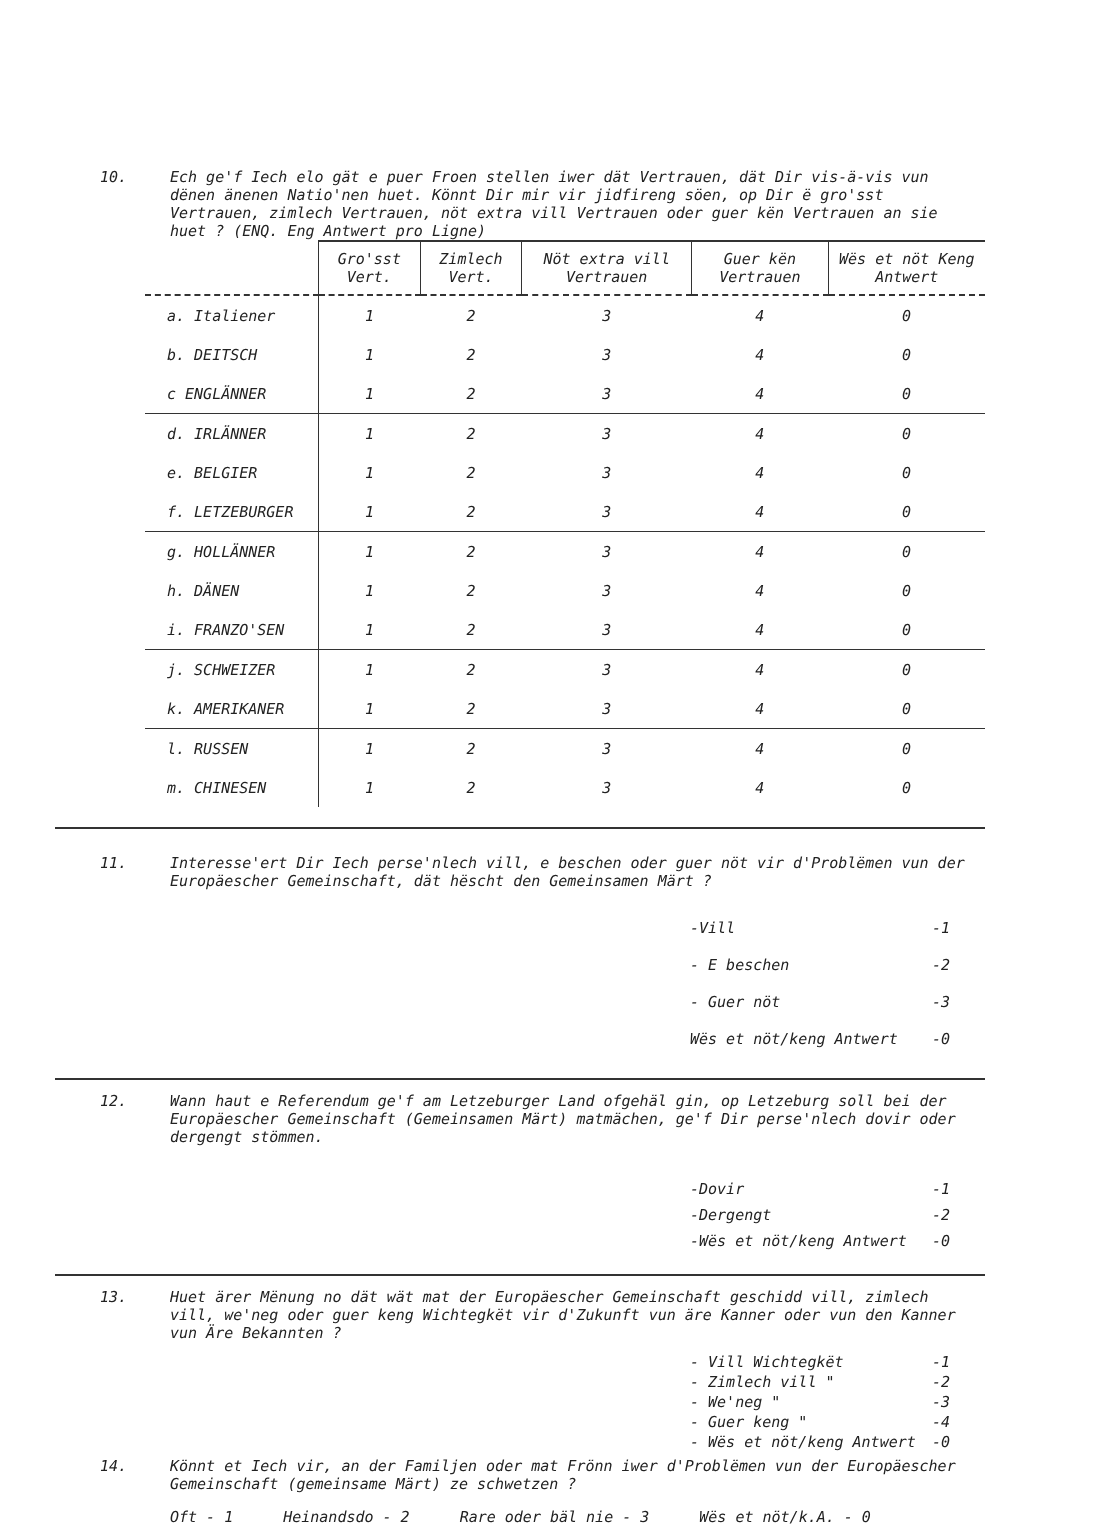10.
Ech ge'f Iech elo gät e puer Froen stellen iwer dät Vertrauen, dät Dir vis-ä-vis vun dënen änenen Natio'nen huet. Könnt Dir mir vir jidfireng söen, op Dir ë gro'sst Vertrauen, zimlech Vertrauen, nöt extra vill Vertrauen oder guer kën Vertrauen an sie huet ? (ENQ. Eng Antwert pro Ligne)
| | Gro'sst Vert. | Zimlech Vert. | Nöt extra vill Vertrauen | Guer kën Vertrauen | Wës et nöt Keng Antwert |
| --- | --- | --- | --- | --- | --- |
| a. Italiener | 1 | 2 | 3 | 4 | 0 |
| b. DEITSCH | 1 | 2 | 3 | 4 | 0 |
| c ENGLÄNNER | 1 | 2 | 3 | 4 | 0 |
| d. IRLÄNNER | 1 | 2 | 3 | 4 | 0 |
| e. BELGIER | 1 | 2 | 3 | 4 | 0 |
| f. LETZEBURGER | 1 | 2 | 3 | 4 | 0 |
| g. HOLLÄNNER | 1 | 2 | 3 | 4 | 0 |
| h. DÄNEN | 1 | 2 | 3 | 4 | 0 |
| i. FRANZO'SEN | 1 | 2 | 3 | 4 | 0 |
| j. SCHWEIZER | 1 | 2 | 3 | 4 | 0 |
| k. AMERIKANER | 1 | 2 | 3 | 4 | 0 |
| l. RUSSEN | 1 | 2 | 3 | 4 | 0 |
| m. CHINESEN | 1 | 2 | 3 | 4 | 0 |
11.
Interesse'ert Dir Iech perse'nlech vill, e beschen oder guer nöt vir d'Problëmen vun der Europäescher Gemeinschaft, dät hëscht den Gemeinsamen Märt ?
-Vill -1
- E beschen -2
- Guer nöt -3
Wës et nöt/keng Antwert -0
12.
Wann haut e Referendum ge'f am Letzeburger Land ofgehäl gin, op Letzeburg soll bei der Europäescher Gemeinschaft (Gemeinsamen Märt) matmächen, ge'f Dir perse'nlech dovir oder dergengt stömmen.
-Dovir -1
-Dergengt -2
-Wës et nöt/keng Antwert -0
13.
Huet ärer Mënung no dät wät mat der Europäescher Gemeinschaft geschidd vill, zimlech vill, we'neg oder guer keng Wichtegkët vir d'Zukunft vun äre Kanner oder vun den Kanner vun Äre Bekannten ?
- Vill Wichtegkët -1
- Zimlech vill " -2
- We'neg " -3
- Guer keng " -4
- Wës et nöt/keng Antwert -0
14.
Könnt et Iech vir, an der Familjen oder mat Frönn iwer d'Problëmen vun der Europäescher Gemeinschaft (gemeinsame Märt) ze schwetzen ?
Oft - 1 Heinandsdo - 2 Rare oder bäl nie - 3 Wës et nöt/k.A. - 0